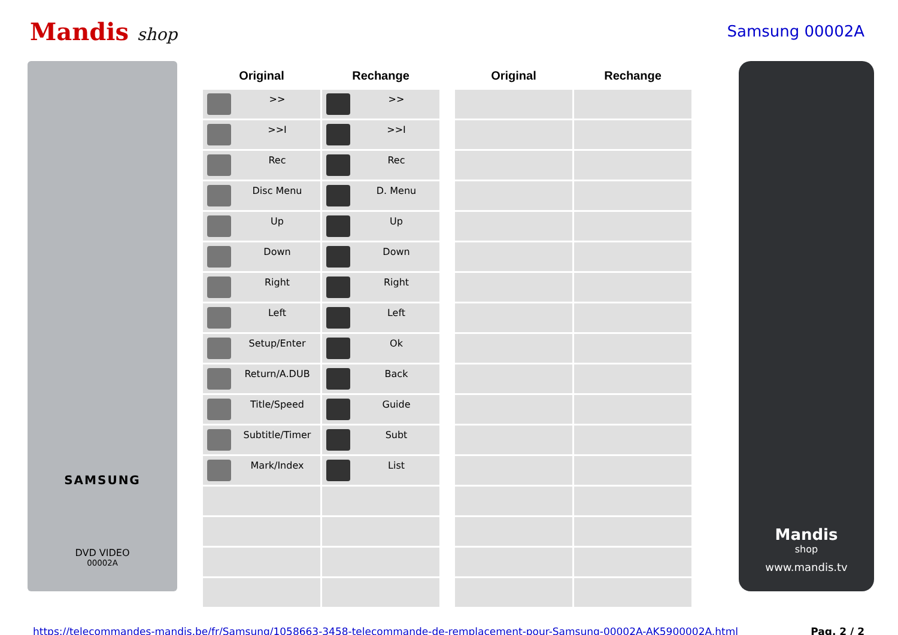Mandis shop Samsung 00002A
SAMSUNG
DVD VIDEO
00002A
| Original | Rechange |
| --- | --- |
| >> | >> |
| >>I | >>I |
| Rec | Rec |
| Disc Menu | D. Menu |
| Up | Up |
| Down | Down |
| Right | Right |
| Left | Left |
| Setup/Enter | Ok |
| Return/A.DUB | Back |
| Title/Speed | Guide |
| Subtitle/Timer | Subt |
| Mark/Index | List |
| Original | Rechange |
| --- | --- |
Mandis
shop
www.mandis.tv
https://telecommandes-mandis.be/fr/Samsung/1058663-3458-telecommande-de-remplacement-pour-Samsung-00002A-AK5900002A.html Pag. 2 / 2